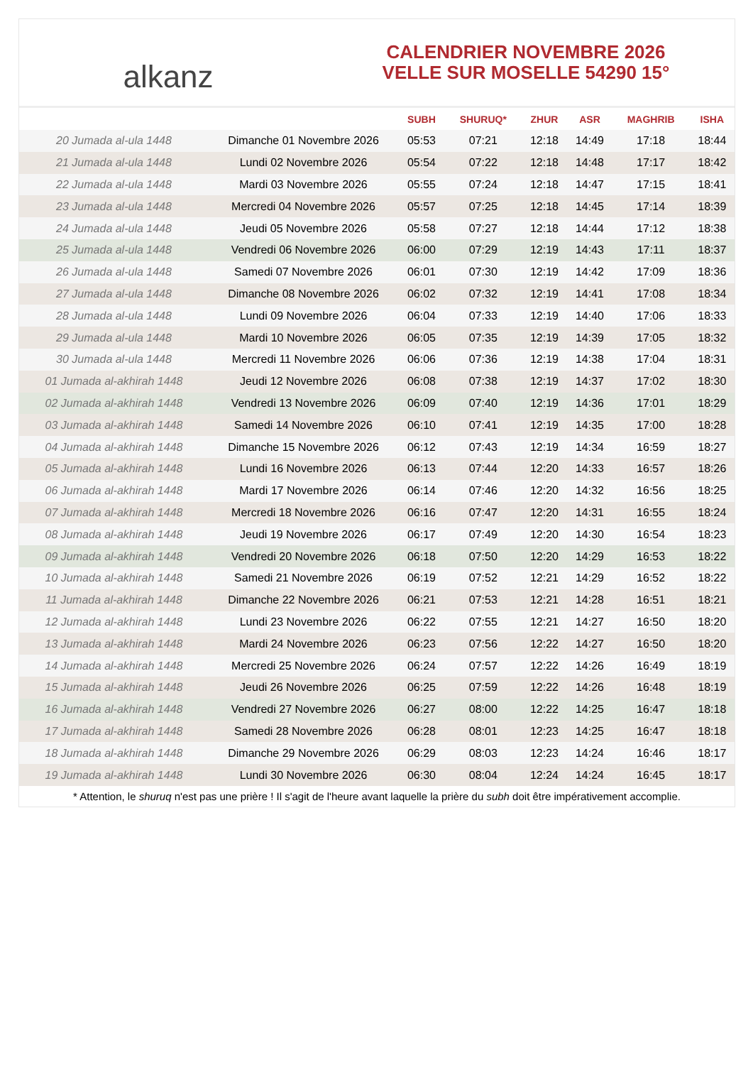alkanz
CALENDRIER NOVEMBRE 2026
VELLE SUR MOSELLE 54290 15°
| | | SUBH | SHURUQ* | ZHUR | ASR | MAGHRIB | ISHA |
| --- | --- | --- | --- | --- | --- | --- | --- |
| 20 Jumada al-ula 1448 | Dimanche 01 Novembre 2026 | 05:53 | 07:21 | 12:18 | 14:49 | 17:18 | 18:44 |
| 21 Jumada al-ula 1448 | Lundi 02 Novembre 2026 | 05:54 | 07:22 | 12:18 | 14:48 | 17:17 | 18:42 |
| 22 Jumada al-ula 1448 | Mardi 03 Novembre 2026 | 05:55 | 07:24 | 12:18 | 14:47 | 17:15 | 18:41 |
| 23 Jumada al-ula 1448 | Mercredi 04 Novembre 2026 | 05:57 | 07:25 | 12:18 | 14:45 | 17:14 | 18:39 |
| 24 Jumada al-ula 1448 | Jeudi 05 Novembre 2026 | 05:58 | 07:27 | 12:18 | 14:44 | 17:12 | 18:38 |
| 25 Jumada al-ula 1448 | Vendredi 06 Novembre 2026 | 06:00 | 07:29 | 12:19 | 14:43 | 17:11 | 18:37 |
| 26 Jumada al-ula 1448 | Samedi 07 Novembre 2026 | 06:01 | 07:30 | 12:19 | 14:42 | 17:09 | 18:36 |
| 27 Jumada al-ula 1448 | Dimanche 08 Novembre 2026 | 06:02 | 07:32 | 12:19 | 14:41 | 17:08 | 18:34 |
| 28 Jumada al-ula 1448 | Lundi 09 Novembre 2026 | 06:04 | 07:33 | 12:19 | 14:40 | 17:06 | 18:33 |
| 29 Jumada al-ula 1448 | Mardi 10 Novembre 2026 | 06:05 | 07:35 | 12:19 | 14:39 | 17:05 | 18:32 |
| 30 Jumada al-ula 1448 | Mercredi 11 Novembre 2026 | 06:06 | 07:36 | 12:19 | 14:38 | 17:04 | 18:31 |
| 01 Jumada al-akhirah 1448 | Jeudi 12 Novembre 2026 | 06:08 | 07:38 | 12:19 | 14:37 | 17:02 | 18:30 |
| 02 Jumada al-akhirah 1448 | Vendredi 13 Novembre 2026 | 06:09 | 07:40 | 12:19 | 14:36 | 17:01 | 18:29 |
| 03 Jumada al-akhirah 1448 | Samedi 14 Novembre 2026 | 06:10 | 07:41 | 12:19 | 14:35 | 17:00 | 18:28 |
| 04 Jumada al-akhirah 1448 | Dimanche 15 Novembre 2026 | 06:12 | 07:43 | 12:19 | 14:34 | 16:59 | 18:27 |
| 05 Jumada al-akhirah 1448 | Lundi 16 Novembre 2026 | 06:13 | 07:44 | 12:20 | 14:33 | 16:57 | 18:26 |
| 06 Jumada al-akhirah 1448 | Mardi 17 Novembre 2026 | 06:14 | 07:46 | 12:20 | 14:32 | 16:56 | 18:25 |
| 07 Jumada al-akhirah 1448 | Mercredi 18 Novembre 2026 | 06:16 | 07:47 | 12:20 | 14:31 | 16:55 | 18:24 |
| 08 Jumada al-akhirah 1448 | Jeudi 19 Novembre 2026 | 06:17 | 07:49 | 12:20 | 14:30 | 16:54 | 18:23 |
| 09 Jumada al-akhirah 1448 | Vendredi 20 Novembre 2026 | 06:18 | 07:50 | 12:20 | 14:29 | 16:53 | 18:22 |
| 10 Jumada al-akhirah 1448 | Samedi 21 Novembre 2026 | 06:19 | 07:52 | 12:21 | 14:29 | 16:52 | 18:22 |
| 11 Jumada al-akhirah 1448 | Dimanche 22 Novembre 2026 | 06:21 | 07:53 | 12:21 | 14:28 | 16:51 | 18:21 |
| 12 Jumada al-akhirah 1448 | Lundi 23 Novembre 2026 | 06:22 | 07:55 | 12:21 | 14:27 | 16:50 | 18:20 |
| 13 Jumada al-akhirah 1448 | Mardi 24 Novembre 2026 | 06:23 | 07:56 | 12:22 | 14:27 | 16:50 | 18:20 |
| 14 Jumada al-akhirah 1448 | Mercredi 25 Novembre 2026 | 06:24 | 07:57 | 12:22 | 14:26 | 16:49 | 18:19 |
| 15 Jumada al-akhirah 1448 | Jeudi 26 Novembre 2026 | 06:25 | 07:59 | 12:22 | 14:26 | 16:48 | 18:19 |
| 16 Jumada al-akhirah 1448 | Vendredi 27 Novembre 2026 | 06:27 | 08:00 | 12:22 | 14:25 | 16:47 | 18:18 |
| 17 Jumada al-akhirah 1448 | Samedi 28 Novembre 2026 | 06:28 | 08:01 | 12:23 | 14:25 | 16:47 | 18:18 |
| 18 Jumada al-akhirah 1448 | Dimanche 29 Novembre 2026 | 06:29 | 08:03 | 12:23 | 14:24 | 16:46 | 18:17 |
| 19 Jumada al-akhirah 1448 | Lundi 30 Novembre 2026 | 06:30 | 08:04 | 12:24 | 14:24 | 16:45 | 18:17 |
* Attention, le shuruq n'est pas une prière ! Il s'agit de l'heure avant laquelle la prière du subh doit être impérativement accomplie.